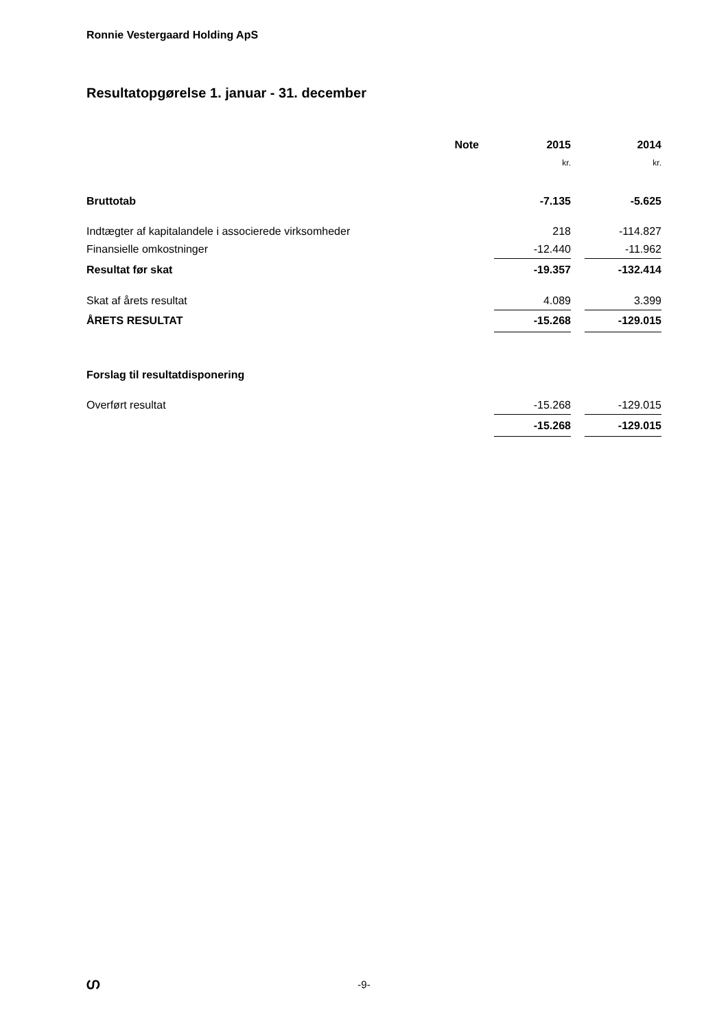Ronnie Vestergaard Holding ApS
Resultatopgørelse 1. januar - 31. december
| | Note | | 2015 | | 2014 |
| | | | kr. | | kr. |
| Bruttotab | | | -7.135 | | -5.625 |
| Indtægter af kapitalandele i associerede virksomheder | | | 218 | | -114.827 |
| Finansielle omkostninger | | | -12.440 | | -11.962 |
| Resultat før skat | | | -19.357 | | -132.414 |
| Skat af årets resultat | | | 4.089 | | 3.399 |
| ÅRETS RESULTAT | | | -15.268 | | -129.015 |
| Forslag til resultatdisponering | | | | | |
| Overført resultat | | | -15.268 | | -129.015 |
| | | | -15.268 | | -129.015 |
ഗ
-9-